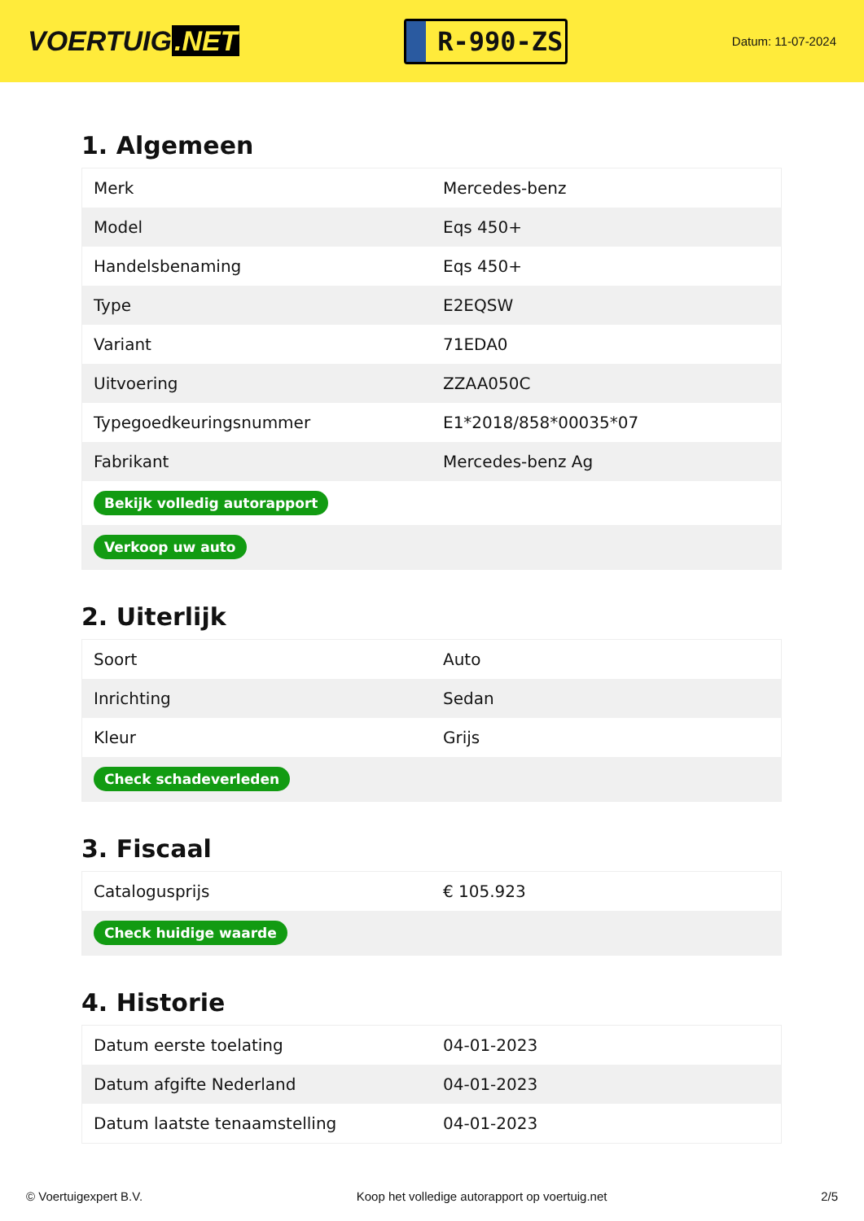VOERTUIG.NET
R-990-ZS
Datum: 11-07-2024
1. Algemeen
| Merk | Mercedes-benz |
| Model | Eqs 450+ |
| Handelsbenaming | Eqs 450+ |
| Type | E2EQSW |
| Variant | 71EDA0 |
| Uitvoering | ZZAA050C |
| Typegoedkeuringsnummer | E1*2018/858*00035*07 |
| Fabrikant | Mercedes-benz Ag |
| Bekijk volledig autorapport | |
| Verkoop uw auto | |
2. Uiterlijk
| Soort | Auto |
| Inrichting | Sedan |
| Kleur | Grijs |
| Check schadeverleden | |
3. Fiscaal
| Catalogusprijs | € 105.923 |
| Check huidige waarde | |
4. Historie
| Datum eerste toelating | 04-01-2023 |
| Datum afgifte Nederland | 04-01-2023 |
| Datum laatste tenaamstelling | 04-01-2023 |
© Voertuigexpert B.V. Koop het volledige autorapport op voertuig.net 2/5